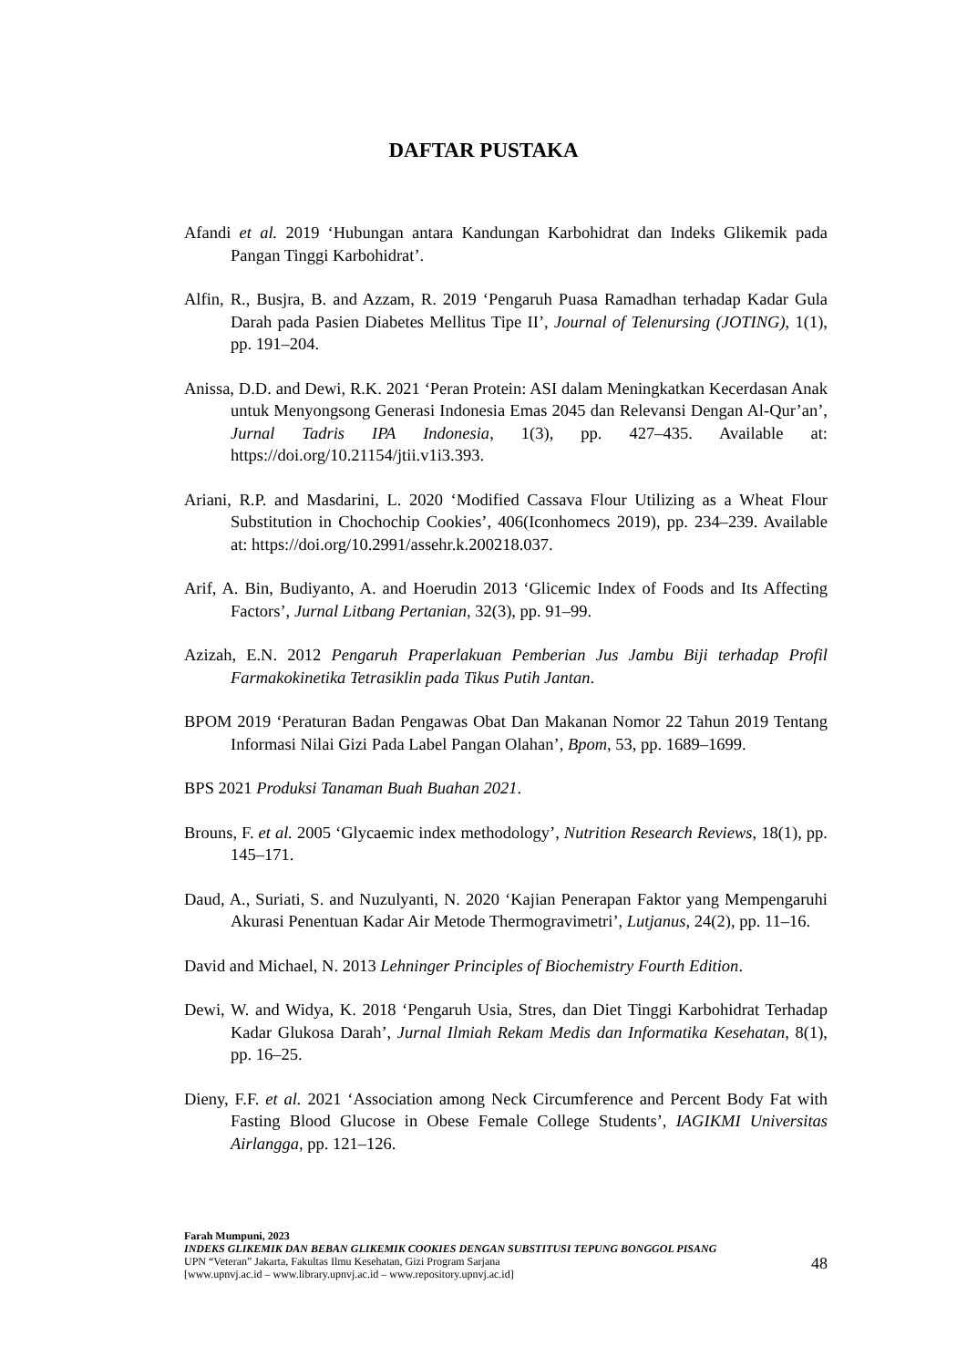DAFTAR PUSTAKA
Afandi et al. 2019 ‘Hubungan antara Kandungan Karbohidrat dan Indeks Glikemik pada Pangan Tinggi Karbohidrat’.
Alfin, R., Busjra, B. and Azzam, R. 2019 ‘Pengaruh Puasa Ramadhan terhadap Kadar Gula Darah pada Pasien Diabetes Mellitus Tipe II’, Journal of Telenursing (JOTING), 1(1), pp. 191–204.
Anissa, D.D. and Dewi, R.K. 2021 ‘Peran Protein: ASI dalam Meningkatkan Kecerdasan Anak untuk Menyongsong Generasi Indonesia Emas 2045 dan Relevansi Dengan Al-Qur’an’, Jurnal Tadris IPA Indonesia, 1(3), pp. 427–435. Available at: https://doi.org/10.21154/jtii.v1i3.393.
Ariani, R.P. and Masdarini, L. 2020 ‘Modified Cassava Flour Utilizing as a Wheat Flour Substitution in Chochochip Cookies’, 406(Iconhomecs 2019), pp. 234–239. Available at: https://doi.org/10.2991/assehr.k.200218.037.
Arif, A. Bin, Budiyanto, A. and Hoerudin 2013 ‘Glicemic Index of Foods and Its Affecting Factors’, Jurnal Litbang Pertanian, 32(3), pp. 91–99.
Azizah, E.N. 2012 Pengaruh Praperlakuan Pemberian Jus Jambu Biji terhadap Profil Farmakokinetika Tetrasiklin pada Tikus Putih Jantan.
BPOM 2019 ‘Peraturan Badan Pengawas Obat Dan Makanan Nomor 22 Tahun 2019 Tentang Informasi Nilai Gizi Pada Label Pangan Olahan’, Bpom, 53, pp. 1689–1699.
BPS 2021 Produksi Tanaman Buah Buahan 2021.
Brouns, F. et al. 2005 ‘Glycaemic index methodology’, Nutrition Research Reviews, 18(1), pp. 145–171.
Daud, A., Suriati, S. and Nuzulyanti, N. 2020 ‘Kajian Penerapan Faktor yang Mempengaruhi Akurasi Penentuan Kadar Air Metode Thermogravimetri’, Lutjanus, 24(2), pp. 11–16.
David and Michael, N. 2013 Lehninger Principles of Biochemistry Fourth Edition.
Dewi, W. and Widya, K. 2018 ‘Pengaruh Usia, Stres, dan Diet Tinggi Karbohidrat Terhadap Kadar Glukosa Darah’, Jurnal Ilmiah Rekam Medis dan Informatika Kesehatan, 8(1), pp. 16–25.
Dieny, F.F. et al. 2021 ‘Association among Neck Circumference and Percent Body Fat with Fasting Blood Glucose in Obese Female College Students’, IAGIKMI Universitas Airlangga, pp. 121–126.
Farah Mumpuni, 2023
INDEKS GLIKEMIK DAN BEBAN GLIKEMIK COOKIES DENGAN SUBSTITUSI TEPUNG BONGGOL PISANG
UPN “Veteran” Jakarta, Fakultas Ilmu Kesehatan, Gizi Program Sarjana
[www.upnvj.ac.id – www.library.upnvj.ac.id – www.repository.upnvj.ac.id]
48